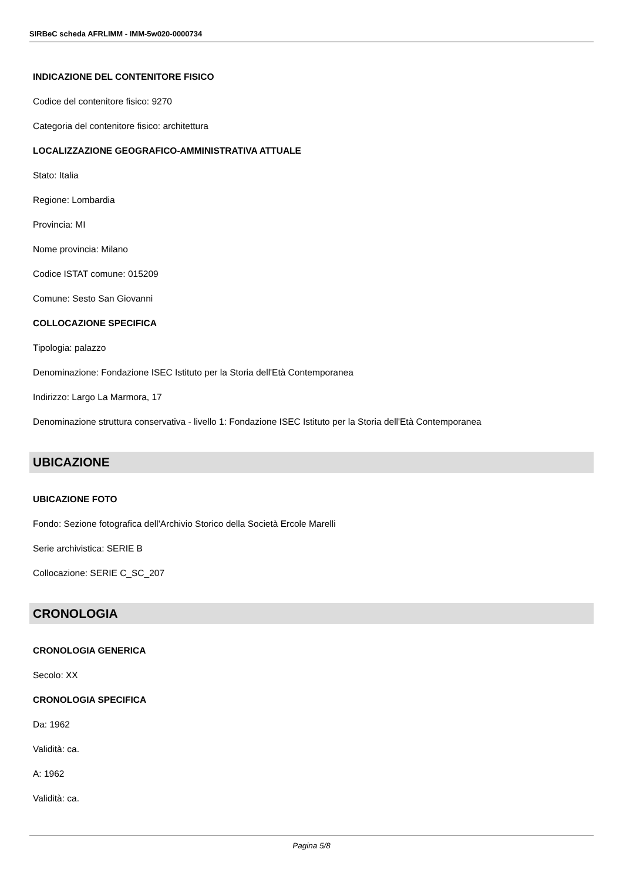SIRBeC scheda AFRLIMM - IMM-5w020-0000734
INDICAZIONE DEL CONTENITORE FISICO
Codice del contenitore fisico: 9270
Categoria del contenitore fisico: architettura
LOCALIZZAZIONE GEOGRAFICO-AMMINISTRATIVA ATTUALE
Stato: Italia
Regione: Lombardia
Provincia: MI
Nome provincia: Milano
Codice ISTAT comune: 015209
Comune: Sesto San Giovanni
COLLOCAZIONE SPECIFICA
Tipologia: palazzo
Denominazione: Fondazione ISEC Istituto per la Storia dell'Età Contemporanea
Indirizzo: Largo La Marmora, 17
Denominazione struttura conservativa - livello 1: Fondazione ISEC Istituto per la Storia dell'Età Contemporanea
UBICAZIONE
UBICAZIONE FOTO
Fondo: Sezione fotografica dell'Archivio Storico della Società Ercole Marelli
Serie archivistica: SERIE B
Collocazione: SERIE C_SC_207
CRONOLOGIA
CRONOLOGIA GENERICA
Secolo: XX
CRONOLOGIA SPECIFICA
Da: 1962
Validità: ca.
A: 1962
Validità: ca.
Pagina 5/8